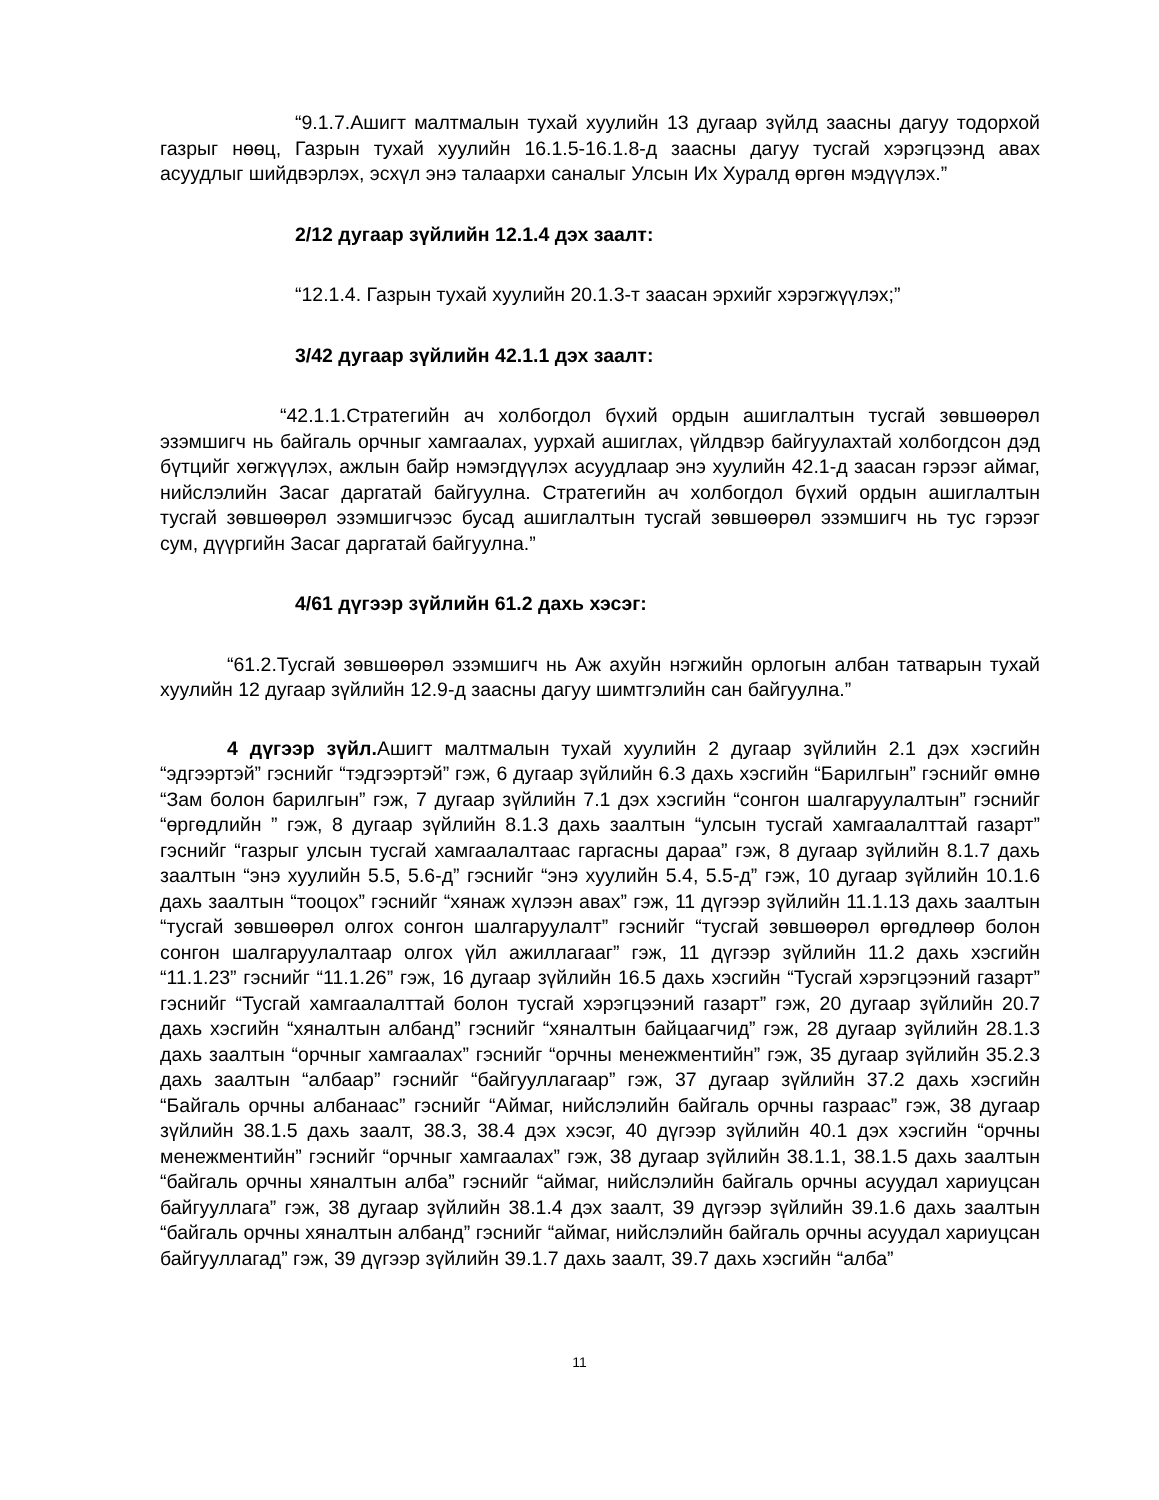“9.1.7.Ашигт малтмалын тухай хуулийн 13 дугаар зүйлд заасны дагуу тодорхой газрыг нөөц, Газрын тухай хуулийн 16.1.5-16.1.8-д заасны дагуу тусгай хэрэгцээнд авах асуудлыг шийдвэрлэх, эсхүл энэ талаархи саналыг Улсын Их Хуралд өргөн мэдүүлэх.”
2/12 дугаар зүйлийн 12.1.4 дэх заалт:
“12.1.4. Газрын тухай хуулийн 20.1.3-т заасан эрхийг хэрэгжүүлэх;”
3/42 дугаар зүйлийн 42.1.1 дэх заалт:
“42.1.1.Стратегийн ач холбогдол бүхий ордын ашиглалтын тусгай зөвшөөрөл эзэмшигч нь байгаль орчныг хамгаалах, уурхай ашиглах, үйлдвэр байгуулахтай холбогдсон дэд бүтцийг хөгжүүлэх, ажлын байр нэмэгдүүлэх асуудлаар энэ хуулийн 42.1-д заасан гэрээг аймаг, нийслэлийн Засаг даргатай байгуулна. Стратегийн ач холбогдол бүхий ордын ашиглалтын тусгай зөвшөөрөл эзэмшигчээс бусад ашиглалтын тусгай зөвшөөрөл эзэмшигч нь тус гэрээг сум, дүүргийн Засаг даргатай байгуулна.”
4/61 дүгээр зүйлийн 61.2 дахь хэсэг:
“61.2.Тусгай зөвшөөрөл эзэмшигч нь Аж ахуйн нэгжийн орлогын албан татварын тухай хуулийн 12 дугаар зүйлийн 12.9-д заасны дагуу шимтгэлийн сан байгуулна.”
4 дүгээр зүйл. Ашигт малтмалын тухай хуулийн 2 дугаар зүйлийн 2.1 дэх хэсгийн “эдгээртэй” гэснийг “тэдгээртэй” гэж, 6 дугаар зүйлийн 6.3 дахь хэсгийн “Барилгын” гэснийг өмнө “Зам болон барилгын” гэж, 7 дугаар зүйлийн 7.1 дэх хэсгийн “сонгон шалгаруулалтын” гэснийг “өргөдлийн ” гэж, 8 дугаар зүйлийн 8.1.3 дахь заалтын “улсын тусгай хамгаалалттай газарт” гэснийг “газрыг улсын тусгай хамгаалалтаас гаргасны дараа” гэж, 8 дугаар зүйлийн 8.1.7 дахь заалтын “энэ хуулийн 5.5, 5.6-д” гэснийг “энэ хуулийн 5.4, 5.5-д” гэж, 10 дугаар зүйлийн 10.1.6 дахь заалтын “тооцох” гэснийг “хянаж хүлээн авах” гэж, 11 дүгээр зүйлийн 11.1.13 дахь заалтын “тусгай зөвшөөрөл олгох сонгон шалгаруулалт” гэснийг “тусгай зөвшөөрөл өргөдлөөр болон сонгон шалгаруулалтаар олгох үйл ажиллагааг” гэж, 11 дүгээр зүйлийн 11.2 дахь хэсгийн “11.1.23” гэснийг “11.1.26” гэж, 16 дугаар зүйлийн 16.5 дахь хэсгийн “Тусгай хэрэгцээний газарт” гэснийг “Тусгай хамгаалалттай болон тусгай хэрэгцээний газарт” гэж, 20 дугаар зүйлийн 20.7 дахь хэсгийн “хяналтын албанд” гэснийг “хяналтын байцаагчид” гэж, 28 дугаар зүйлийн 28.1.3 дахь заалтын “орчныг хамгаалах” гэснийг “орчны менежментийн” гэж, 35 дугаар зүйлийн 35.2.3 дахь заалтын “албаар” гэснийг “байгууллагаар” гэж, 37 дугаар зүйлийн 37.2 дахь хэсгийн “Байгаль орчны албанаас” гэснийг “Аймаг, нийслэлийн байгаль орчны газраас” гэж, 38 дугаар зүйлийн 38.1.5 дахь заалт, 38.3, 38.4 дэх хэсэг, 40 дүгээр зүйлийн 40.1 дэх хэсгийн “орчны менежментийн” гэснийг “орчныг хамгаалах” гэж, 38 дугаар зүйлийн 38.1.1, 38.1.5 дахь заалтын “байгаль орчны хяналтын алба” гэснийг “аймаг, нийслэлийн байгаль орчны асуудал хариуцсан байгууллага” гэж, 38 дугаар зүйлийн 38.1.4 дэх заалт, 39 дүгээр зүйлийн 39.1.6 дахь заалтын “байгаль орчны хяналтын албанд” гэснийг “аймаг, нийслэлийн байгаль орчны асуудал хариуцсан байгууллагад” гэж, 39 дүгээр зүйлийн 39.1.7 дахь заалт, 39.7 дахь хэсгийн “алба”
11